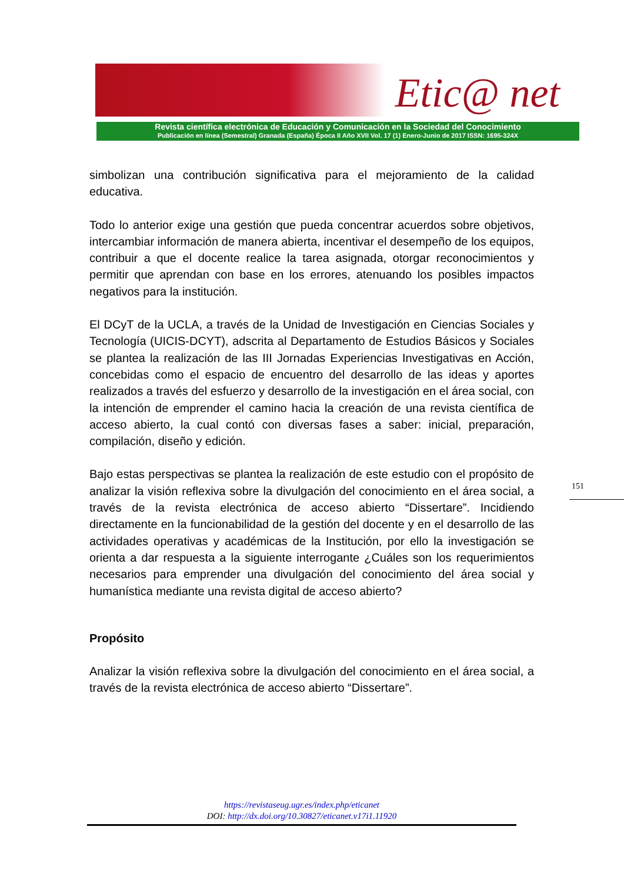Etic@ net
Revista científica electrónica de Educación y Comunicación en la Sociedad del Conocimiento
Publicación en línea (Semestral) Granada (España) Época II Año XVII Vol. 17 (1) Enero-Junio de 2017 ISSN: 1695-324X
simbolizan una contribución significativa para el mejoramiento de la calidad educativa.
Todo lo anterior exige una gestión que pueda concentrar acuerdos sobre objetivos, intercambiar información de manera abierta, incentivar el desempeño de los equipos, contribuir a que el docente realice la tarea asignada, otorgar reconocimientos y permitir que aprendan con base en los errores, atenuando los posibles impactos negativos para la institución.
El DCyT de la UCLA, a través de la Unidad de Investigación en Ciencias Sociales y Tecnología (UICIS-DCYT), adscrita al Departamento de Estudios Básicos y Sociales se plantea la realización de las III Jornadas Experiencias Investigativas en Acción, concebidas como el espacio de encuentro del desarrollo de las ideas y aportes realizados a través del esfuerzo y desarrollo de la investigación en el área social, con la intención de emprender el camino hacia la creación de una revista científica de acceso abierto, la cual contó con diversas fases a saber: inicial, preparación, compilación, diseño y edición.
Bajo estas perspectivas se plantea la realización de este estudio con el propósito de analizar la visión reflexiva sobre la divulgación del conocimiento en el área social, a través de la revista electrónica de acceso abierto “Dissertare”. Incidiendo directamente en la funcionabilidad de la gestión del docente y en el desarrollo de las actividades operativas y académicas de la Institución, por ello la investigación se orienta a dar respuesta a la siguiente interrogante ¿Cuáles son los requerimientos necesarios para emprender una divulgación del conocimiento del área social y humanística mediante una revista digital de acceso abierto?
Propósito
Analizar la visión reflexiva sobre la divulgación del conocimiento en el área social, a través de la revista electrónica de acceso abierto “Dissertare”.
151
https://revistaseug.ugr.es/index.php/eticanet
DOI: http://dx.doi.org/10.30827/eticanet.v17i1.11920